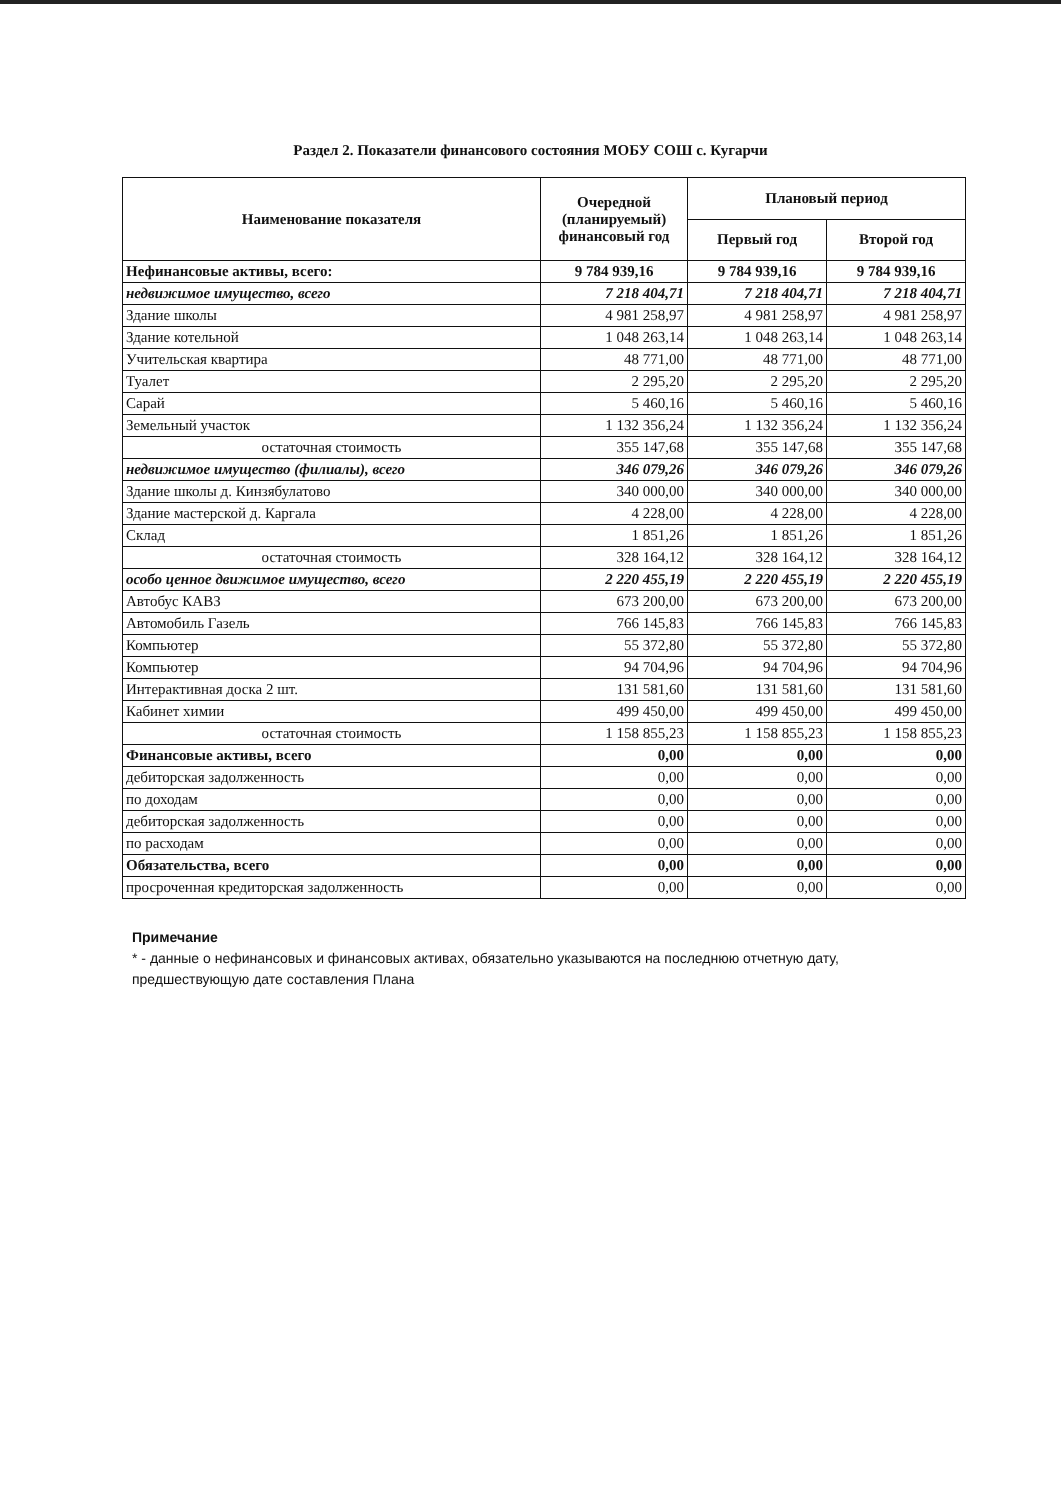Раздел 2. Показатели финансового состояния МОБУ СОШ с. Кугарчи
| Наименование показателя | Очередной (планируемый) финансовый год | Плановый период | |
| --- | --- | --- | --- |
| | | Первый год | Второй год |
| Нефинансовые активы, всего: | 9 784 939,16 | 9 784 939,16 | 9 784 939,16 |
| недвижимое имущество, всего | 7 218 404,71 | 7 218 404,71 | 7 218 404,71 |
| Здание школы | 4 981 258,97 | 4 981 258,97 | 4 981 258,97 |
| Здание котельной | 1 048 263,14 | 1 048 263,14 | 1 048 263,14 |
| Учительская квартира | 48 771,00 | 48 771,00 | 48 771,00 |
| Туалет | 2 295,20 | 2 295,20 | 2 295,20 |
| Сарай | 5 460,16 | 5 460,16 | 5 460,16 |
| Земельный участок | 1 132 356,24 | 1 132 356,24 | 1 132 356,24 |
| остаточная стоимость | 355 147,68 | 355 147,68 | 355 147,68 |
| недвижимое имущество (филиалы), всего | 346 079,26 | 346 079,26 | 346 079,26 |
| Здание школы д. Кинзябулатово | 340 000,00 | 340 000,00 | 340 000,00 |
| Здание мастерской д. Каргала | 4 228,00 | 4 228,00 | 4 228,00 |
| Склад | 1 851,26 | 1 851,26 | 1 851,26 |
| остаточная стоимость | 328 164,12 | 328 164,12 | 328 164,12 |
| особо ценное движимое имущество, всего | 2 220 455,19 | 2 220 455,19 | 2 220 455,19 |
| Автобус КАВЗ | 673 200,00 | 673 200,00 | 673 200,00 |
| Автомобиль Газель | 766 145,83 | 766 145,83 | 766 145,83 |
| Компьютер | 55 372,80 | 55 372,80 | 55 372,80 |
| Компьютер | 94 704,96 | 94 704,96 | 94 704,96 |
| Интерактивная доска 2 шт. | 131 581,60 | 131 581,60 | 131 581,60 |
| Кабинет химии | 499 450,00 | 499 450,00 | 499 450,00 |
| остаточная стоимость | 1 158 855,23 | 1 158 855,23 | 1 158 855,23 |
| Финансовые активы, всего | 0,00 | 0,00 | 0,00 |
| дебиторская задолженность | 0,00 | 0,00 | 0,00 |
| по доходам | 0,00 | 0,00 | 0,00 |
| дебиторская задолженность | 0,00 | 0,00 | 0,00 |
| по расходам | 0,00 | 0,00 | 0,00 |
| Обязательства, всего | 0,00 | 0,00 | 0,00 |
| просроченная кредиторская задолженность | 0,00 | 0,00 | 0,00 |
Примечание
* - данные о нефинансовых и финансовых активах, обязательно указываются на последнюю отчетную дату, предшествующую дате составления Плана